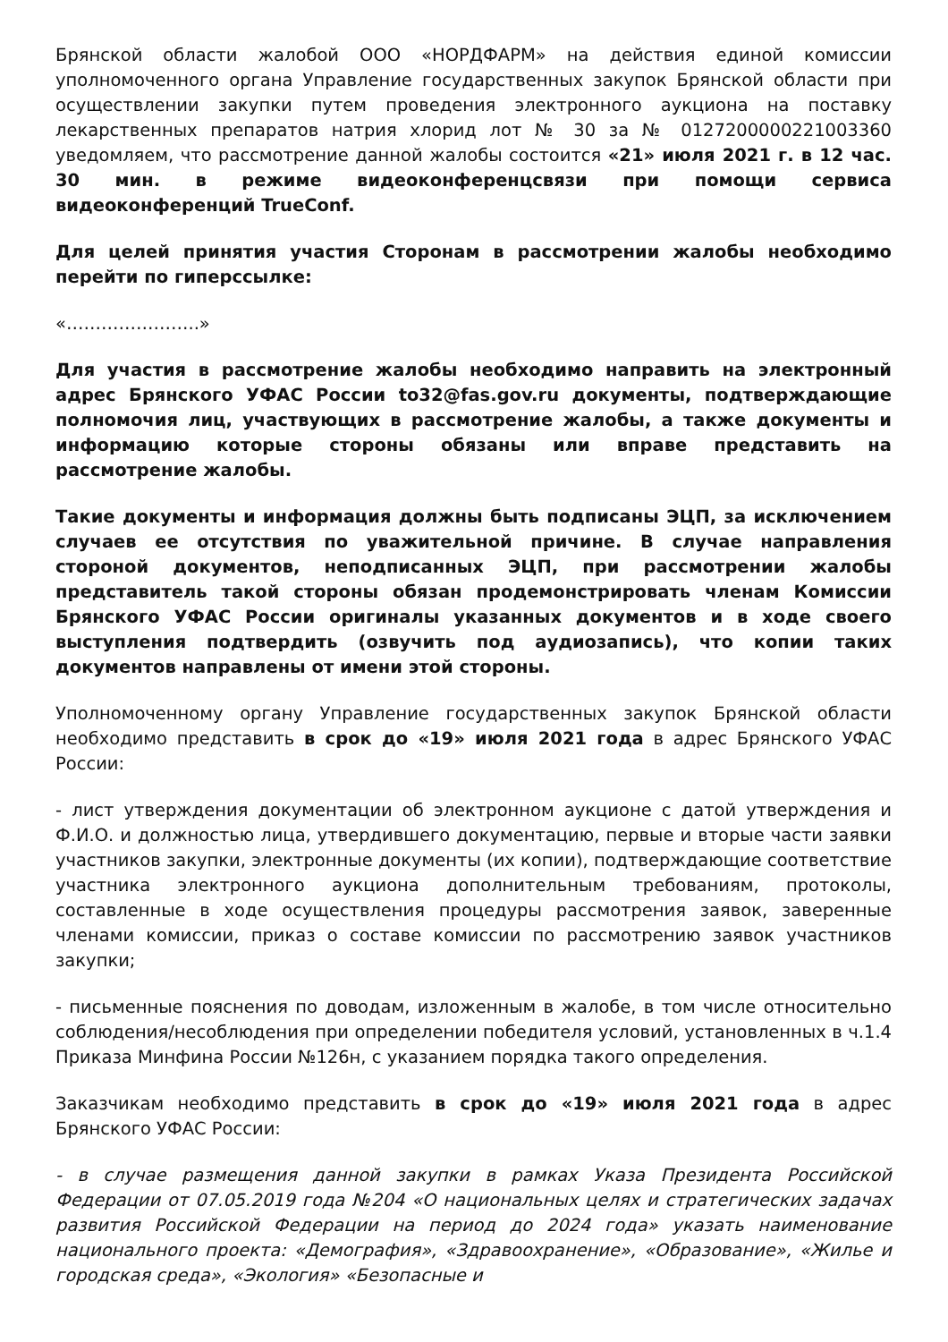Брянской области жалобой ООО «НОРДФАРМ» на действия единой комиссии уполномоченного органа Управление государственных закупок Брянской области при осуществлении закупки путем проведения электронного аукциона на поставку лекарственных препаратов натрия хлорид лот № 30 за № 0127200000221003360 уведомляем, что рассмотрение данной жалобы состоится «21» июля 2021 г. в 12 час. 30 мин. в режиме видеоконференцсвязи при помощи сервиса видеоконференций TrueConf.
Для целей принятия участия Сторонам в рассмотрении жалобы необходимо перейти по гиперссылке:
«…………………..»
Для участия в рассмотрение жалобы необходимо направить на электронный адрес Брянского УФАС России to32@fas.gov.ru документы, подтверждающие полномочия лиц, участвующих в рассмотрение жалобы, а также документы и информацию которые стороны обязаны или вправе представить на рассмотрение жалобы.
Такие документы и информация должны быть подписаны ЭЦП, за исключением случаев ее отсутствия по уважительной причине. В случае направления стороной документов, неподписанных ЭЦП, при рассмотрении жалобы представитель такой стороны обязан продемонстрировать членам Комиссии Брянского УФАС России оригиналы указанных документов и в ходе своего выступления подтвердить (озвучить под аудиозапись), что копии таких документов направлены от имени этой стороны.
Уполномоченному органу Управление государственных закупок Брянской области необходимо представить в срок до «19» июля 2021 года в адрес Брянского УФАС России:
- лист утверждения документации об электронном аукционе с датой утверждения и Ф.И.О. и должностью лица, утвердившего документацию, первые и вторые части заявки участников закупки, электронные документы (их копии), подтверждающие соответствие участника электронного аукциона дополнительным требованиям, протоколы, составленные в ходе осуществления процедуры рассмотрения заявок, заверенные членами комиссии, приказ о составе комиссии по рассмотрению заявок участников закупки;
- письменные пояснения по доводам, изложенным в жалобе, в том числе относительно соблюдения/несоблюдения при определении победителя условий, установленных в ч.1.4 Приказа Минфина России №126н, с указанием порядка такого определения.
Заказчикам необходимо представить в срок до «19» июля 2021 года в адрес Брянского УФАС России:
- в случае размещения данной закупки в рамках Указа Президента Российской Федерации от 07.05.2019 года №204 «О национальных целях и стратегических задачах развития Российской Федерации на период до 2024 года» указать наименование национального проекта: «Демография», «Здравоохранение», «Образование», «Жилье и городская среда», «Экология» «Безопасные и